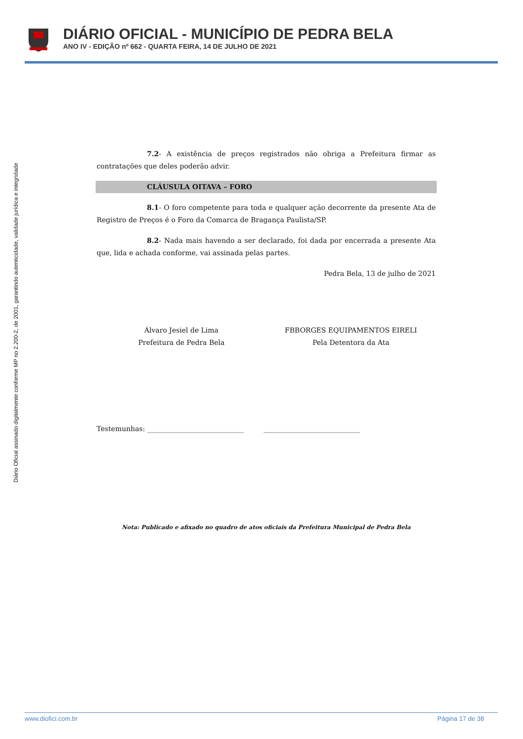DIÁRIO OFICIAL - MUNICÍPIO DE PEDRA BELA
ANO IV - EDIÇÃO nº 662 - QUARTA FEIRA, 14 DE JULHO DE 2021
Diário Oficial assinado digitalmente conforme MP no 2.200-2, de 2001, garantindo autenticidade, validade jurídica e integridade
7.2- A existência de preços registrados não obriga a Prefeitura firmar as contratações que deles poderão advir.
CLÁUSULA OITAVA – FORO
8.1- O foro competente para toda e qualquer ação decorrente da presente Ata de Registro de Preços é o Foro da Comarca de Bragança Paulista/SP.
8.2- Nada mais havendo a ser declarado, foi dada por encerrada a presente Ata que, lida e achada conforme, vai assinada pelas partes.
Pedra Bela, 13 de julho de 2021
Álvaro Jesiel de Lima
Prefeitura de Pedra Bela
FBBORGES EQUIPAMENTOS EIRELI
Pela Detentora da Ata
Testemunhas: ____________________________ ____________________________
Nota: Publicado e afixado no quadro de atos oficiais da Prefeitura Municipal de Pedra Bela
www.diofici.com.br Página 17 de 38